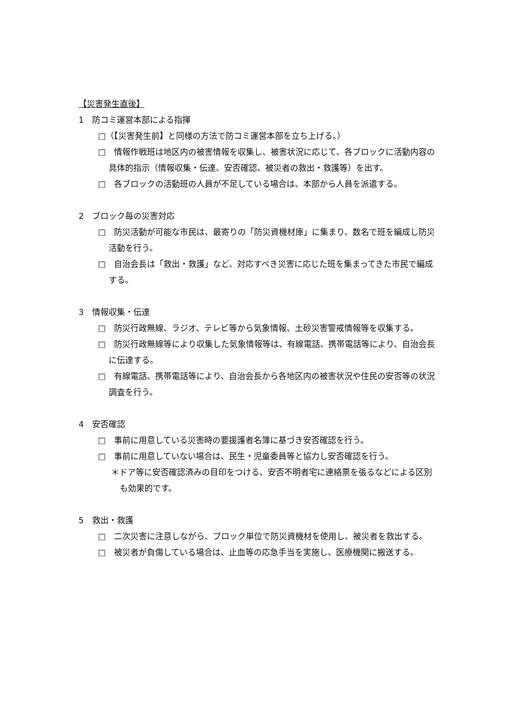【災害発生直後】
1　防コミ運営本部による指揮
□（【災害発生前】と同様の方法で防コミ運営本部を立ち上げる。）
□　情報作戦班は地区内の被害情報を収集し、被害状況に応じて、各ブロックに活動内容の具体的指示（情報収集・伝達、安否確認、被災者の救出・救護等）を出す。
□　各ブロックの活動班の人員が不足している場合は、本部から人員を派遣する。
2　ブロック毎の災害対応
□　防災活動が可能な市民は、最寄りの「防災資機材庫」に集まり、数名で班を編成し防災活動を行う。
□　自治会長は「救出・救護」など、対応すべき災害に応じた班を集まってきた市民で編成する。
3　情報収集・伝達
□　防災行政無線、ラジオ、テレビ等から気象情報、土砂災害警戒情報等を収集する。
□　防災行政無線等により収集した気象情報等は、有線電話、携帯電話等により、自治会長に伝達する。
□　有線電話、携帯電話等により、自治会長から各地区内の被害状況や住民の安否等の状況調査を行う。
4　安否確認
□　事前に用意している災害時の要援護者名簿に基づき安否確認を行う。
□　事前に用意していない場合は、民生・児童委員等と協力し安否確認を行う。
＊ドア等に安否確認済みの目印をつける、安否不明者宅に連絡票を張るなどによる区別も効果的です。
5　救出・救護
□　二次災害に注意しながら、ブロック単位で防災資機材を使用し、被災者を救出する。
□　被災者が負傷している場合は、止血等の応急手当を実施し、医療機関に搬送する。